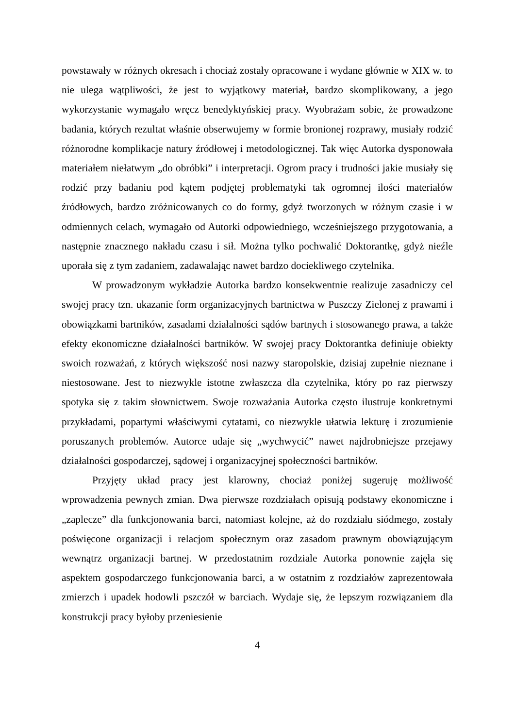powstawały w różnych okresach i chociaż zostały opracowane i wydane głównie w XIX w. to nie ulega wątpliwości, że jest to wyjątkowy materiał, bardzo skomplikowany, a jego wykorzystanie wymagało wręcz benedyktyńskiej pracy. Wyobrażam sobie, że prowadzone badania, których rezultat właśnie obserwujemy w formie bronionej rozprawy, musiały rodzić różnorodne komplikacje natury źródłowej i metodologicznej. Tak więc Autorka dysponowała materiałem niełatwym „do obróbki” i interpretacji. Ogrom pracy i trudności jakie musiały się rodzić przy badaniu pod kątem podjętej problematyki tak ogromnej ilości materiałów źródłowych, bardzo zróżnicowanych co do formy, gdyż tworzonych w różnym czasie i w odmiennych celach, wymagało od Autorki odpowiedniego, wcześniejszego przygotowania, a następnie znacznego nakładu czasu i sił. Można tylko pochwalić Doktorantkę, gdyż nieźle uporała się z tym zadaniem, zadawalając nawet bardzo dociekliwego czytelnika.
W prowadzonym wykładzie Autorka bardzo konsekwentnie realizuje zasadniczy cel swojej pracy tzn. ukazanie form organizacyjnych bartnictwa w Puszczy Zielonej z prawami i obowiązkami bartników, zasadami działalności sądów bartnych i stosowanego prawa, a także efekty ekonomiczne działalności bartników. W swojej pracy Doktorantka definiuje obiekty swoich rozważań, z których większość nosi nazwy staropolskie, dzisiaj zupełnie nieznane i niestosowane. Jest to niezwykle istotne zwłaszcza dla czytelnika, który po raz pierwszy spotyka się z takim słownictwem. Swoje rozważania Autorka często ilustruje konkretnymi przykładami, popartymi właściwymi cytatami, co niezwykle ułatwia lekturę i zrozumienie poruszanych problemów. Autorce udaje się „wychwycić” nawet najdrobniejsze przejawy działalności gospodarczej, sądowej i organizacyjnej społeczności bartników.
Przyjęty układ pracy jest klarowny, chociaż poniżej sugeruję możliwość wprowadzenia pewnych zmian. Dwa pierwsze rozdziałach opisują podstawy ekonomiczne i „zaplecze” dla funkcjonowania barci, natomiast kolejne, aż do rozdziału siódmego, zostały poświęcone organizacji i relacjom społecznym oraz zasadom prawnym obowiązującym wewnątrz organizacji bartnej. W przedostatnim rozdziale Autorka ponownie zajęła się aspektem gospodarczego funkcjonowania barci, a w ostatnim z rozdziałów zaprezentowała zmierzch i upadek hodowli pszczół w barciach. Wydaje się, że lepszym rozwiązaniem dla konstrukcji pracy byłoby przeniesienie
4